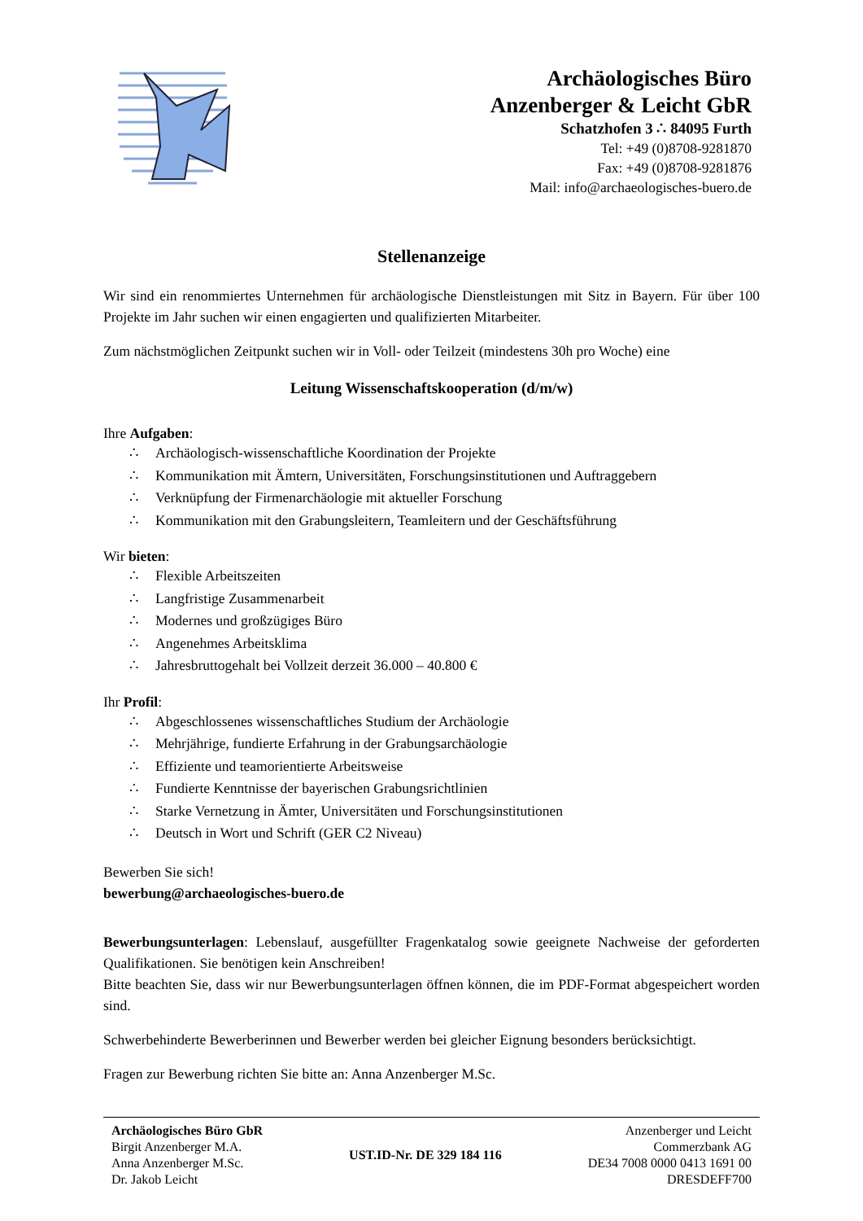Archäologisches Büro
Anzenberger & Leicht GbR
Schatzhofen 3 ∴ 84095 Furth
Tel: +49 (0)8708-9281870
Fax: +49 (0)8708-9281876
Mail: info@archaeologisches-buero.de
Stellenanzeige
Wir sind ein renommiertes Unternehmen für archäologische Dienstleistungen mit Sitz in Bayern. Für über 100 Projekte im Jahr suchen wir einen engagierten und qualifizierten Mitarbeiter.
Zum nächstmöglichen Zeitpunkt suchen wir in Voll- oder Teilzeit (mindestens 30h pro Woche) eine
Leitung Wissenschaftskooperation (d/m/w)
Ihre Aufgaben:
∴ Archäologisch-wissenschaftliche Koordination der Projekte
∴ Kommunikation mit Ämtern, Universitäten, Forschungsinstitutionen und Auftraggebern
∴ Verknüpfung der Firmenarchäologie mit aktueller Forschung
∴ Kommunikation mit den Grabungsleitern, Teamleitern und der Geschäftsführung
Wir bieten:
∴ Flexible Arbeitszeiten
∴ Langfristige Zusammenarbeit
∴ Modernes und großzügiges Büro
∴ Angenehmes Arbeitsklima
∴ Jahresbruttogehalt bei Vollzeit derzeit 36.000 – 40.800 €
Ihr Profil:
∴ Abgeschlossenes wissenschaftliches Studium der Archäologie
∴ Mehrjährige, fundierte Erfahrung in der Grabungsarchäologie
∴ Effiziente und teamorientierte Arbeitsweise
∴ Fundierte Kenntnisse der bayerischen Grabungsrichtlinien
∴ Starke Vernetzung in Ämter, Universitäten und Forschungsinstitutionen
∴ Deutsch in Wort und Schrift (GER C2 Niveau)
Bewerben Sie sich!
bewerbung@archaeologisches-buero.de
Bewerbungsunterlagen: Lebenslauf, ausgefüllter Fragenkatalog sowie geeignete Nachweise der geforderten Qualifikationen. Sie benötigen kein Anschreiben!
Bitte beachten Sie, dass wir nur Bewerbungsunterlagen öffnen können, die im PDF-Format abgespeichert worden sind.
Schwerbehinderte Bewerberinnen und Bewerber werden bei gleicher Eignung besonders berücksichtigt.
Fragen zur Bewerbung richten Sie bitte an: Anna Anzenberger M.Sc.
Archäologisches Büro GbR
Birgit Anzenberger M.A.
Anna Anzenberger M.Sc.
Dr. Jakob Leicht
UST.ID-Nr. DE 329 184 116
Anzenberger und Leicht
Commerzbank AG
DE34 7008 0000 0413 1691 00
DRESDEFF700